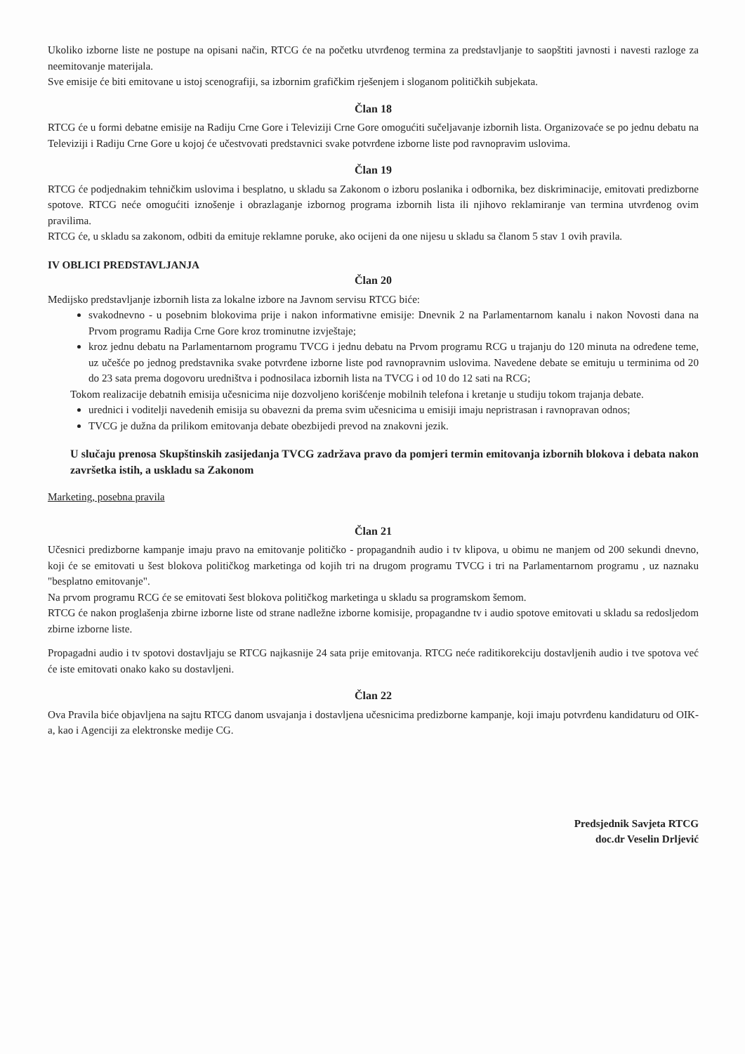Ukoliko izborne liste ne postupe na opisani način, RTCG će na početku utvrđenog termina za predstavljanje to saopštiti javnosti i navesti razloge za neemitovanje materijala.
Sve emisije će biti emitovane u istoj scenografiji, sa izbornim grafičkim rješenjem i sloganom političkih subjekata.
Član 18
RTCG će u formi debatne emisije na Radiju Crne Gore i Televiziji Crne Gore omogućiti sučeljavanje izbornih lista. Organizovaće se po jednu debatu na Televiziji i Radiju Crne Gore u kojoj će učestvovati predstavnici svake potvrđene izborne liste pod ravnopravim uslovima.
Član 19
RTCG će podjednakim tehničkim uslovima i besplatno, u skladu sa Zakonom o izboru poslanika i odbornika, bez diskriminacije, emitovati predizborne spotove. RTCG neće omogućiti iznošenje i obrazlaganje izbornog programa izbornih lista ili njihovo reklamiranje van termina utvrđenog ovim pravilima.
RTCG će, u skladu sa zakonom, odbiti da emituje reklamne poruke, ako ocijeni da one nijesu u skladu sa članom 5 stav 1 ovih pravila.
IV OBLICI PREDSTAVLJANJA
Član 20
Medijsko predstavljanje izbornih lista za lokalne izbore na Javnom servisu RTCG biće:
svakodnevno - u posebnim blokovima prije i nakon informativne emisije: Dnevnik 2 na Parlamentarnom kanalu i nakon Novosti dana na Prvom programu Radija Crne Gore kroz trominutne izvještaje;
kroz jednu debatu na Parlamentarnom programu TVCG i jednu debatu na Prvom programu RCG u trajanju do 120 minuta na određene teme, uz učešće po jednog predstavnika svake potvrđene izborne liste pod ravnopravnim uslovima. Navedene debate se emituju u terminima od 20 do 23 sata prema dogovoru uredništva i podnosilaca izbornih lista na TVCG i od 10 do 12 sati na RCG;
Tokom realizacije debatnih emisija učesnicima nije dozvoljeno korišćenje mobilnih telefona i kretanje u studiju tokom trajanja debate.
urednici i voditelji navedenih emisija su obavezni da prema svim učesnicima u emisiji imaju nepristrasan i ravnopravan odnos;
TVCG je dužna da prilikom emitovanja debate obezbijedi prevod na znakovni jezik.
U slučaju prenosa Skupštinskih zasijedanja TVCG zadržava pravo da pomjeri termin emitovanja izbornih blokova i debata nakon završetka istih, a uskladu sa Zakonom
Marketing, posebna pravila
Član 21
Učesnici predizborne kampanje imaju pravo na emitovanje političko - propagandnih audio i tv klipova, u obimu ne manjem od 200 sekundi dnevno, koji će se emitovati u šest blokova političkog marketinga od kojih tri na drugom programu TVCG i tri na Parlamentarnom programu , uz naznaku "besplatno emitovanje".
Na prvom programu RCG će se emitovati šest blokova političkog marketinga u skladu sa programskom šemom.
RTCG će nakon proglašenja zbirne izborne liste od strane nadležne izborne komisije, propagandne tv i audio spotove emitovati u skladu sa redosljedom zbirne izborne liste.
Propagadni audio i tv spotovi dostavljaju se RTCG najkasnije 24 sata prije emitovanja. RTCG neće raditikorekciju dostavljenih audio i tve spotova već će iste emitovati onako kako su dostavljeni.
Član 22
Ova Pravila biće objavljena na sajtu RTCG danom usvajanja i dostavljena učesnicima predizborne kampanje, koji imaju potvrđenu kandidaturu od OIK-a, kao i Agenciji za elektronske medije CG.
Predsjednik Savjeta RTCG
doc.dr Veselin Drljević